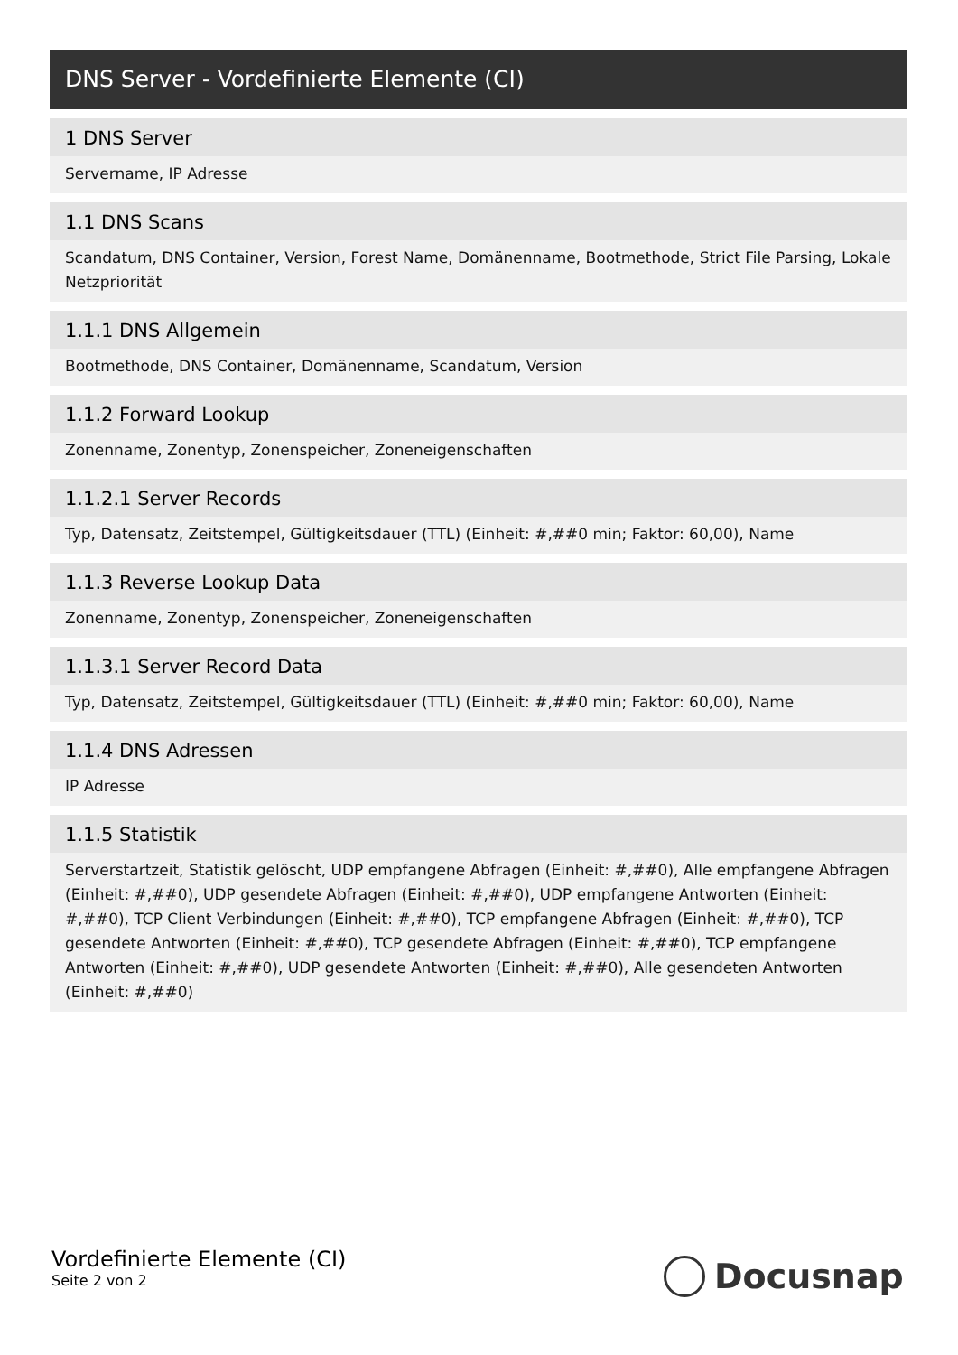DNS Server - Vordefinierte Elemente (CI)
1 DNS Server
Servername, IP Adresse
1.1 DNS Scans
Scandatum, DNS Container, Version, Forest Name, Domänenname, Bootmethode, Strict File Parsing, Lokale Netzpriorität
1.1.1 DNS Allgemein
Bootmethode, DNS Container, Domänenname, Scandatum, Version
1.1.2 Forward Lookup
Zonenname, Zonentyp, Zonenspeicher, Zoneneigenschaften
1.1.2.1 Server Records
Typ, Datensatz, Zeitstempel, Gültigkeitsdauer (TTL) (Einheit: #,##0 min; Faktor: 60,00), Name
1.1.3 Reverse Lookup Data
Zonenname, Zonentyp, Zonenspeicher, Zoneneigenschaften
1.1.3.1 Server Record Data
Typ, Datensatz, Zeitstempel, Gültigkeitsdauer (TTL) (Einheit: #,##0 min; Faktor: 60,00), Name
1.1.4 DNS Adressen
IP Adresse
1.1.5 Statistik
Serverstartzeit, Statistik gelöscht, UDP empfangene Abfragen (Einheit: #,##0), Alle empfangene Abfragen (Einheit: #,##0), UDP gesendete Abfragen (Einheit: #,##0), UDP empfangene Antworten (Einheit: #,##0), TCP Client Verbindungen (Einheit: #,##0), TCP empfangene Abfragen (Einheit: #,##0), TCP gesendete Antworten (Einheit: #,##0), TCP gesendete Abfragen (Einheit: #,##0), TCP empfangene Antworten (Einheit: #,##0), UDP gesendete Antworten (Einheit: #,##0), Alle gesendeten Antworten (Einheit: #,##0)
Vordefinierte Elemente (CI)
Seite 2 von 2
Docusnap